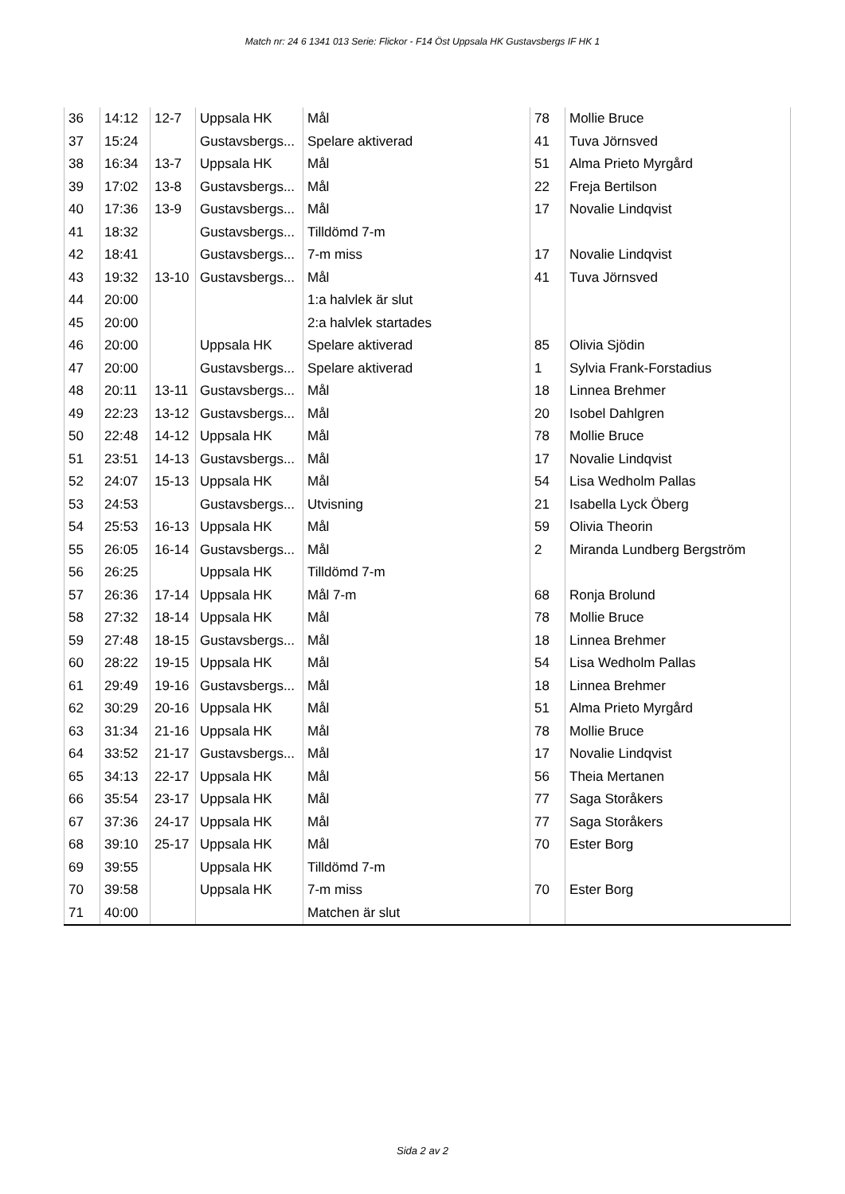Match nr: 24 6 1341 013 Serie: Flickor - F14 Öst Uppsala HK Gustavsbergs IF HK 1
| 36 | 14:12 | 12-7 | Uppsala HK | Mål | 78 | Mollie Bruce |
| 37 | 15:24 | | Gustavsbergs... | Spelare aktiverad | 41 | Tuva Jörnsved |
| 38 | 16:34 | 13-7 | Uppsala HK | Mål | 51 | Alma Prieto Myrgård |
| 39 | 17:02 | 13-8 | Gustavsbergs... | Mål | 22 | Freja Bertilson |
| 40 | 17:36 | 13-9 | Gustavsbergs... | Mål | 17 | Novalie Lindqvist |
| 41 | 18:32 | | Gustavsbergs... | Tilldömd 7-m | | |
| 42 | 18:41 | | Gustavsbergs... | 7-m miss | 17 | Novalie Lindqvist |
| 43 | 19:32 | 13-10 | Gustavsbergs... | Mål | 41 | Tuva Jörnsved |
| 44 | 20:00 | | | 1:a halvlek är slut | | |
| 45 | 20:00 | | | 2:a halvlek startades | | |
| 46 | 20:00 | | Uppsala HK | Spelare aktiverad | 85 | Olivia Sjödin |
| 47 | 20:00 | | Gustavsbergs... | Spelare aktiverad | 1 | Sylvia Frank-Forstadius |
| 48 | 20:11 | 13-11 | Gustavsbergs... | Mål | 18 | Linnea Brehmer |
| 49 | 22:23 | 13-12 | Gustavsbergs... | Mål | 20 | Isobel Dahlgren |
| 50 | 22:48 | 14-12 | Uppsala HK | Mål | 78 | Mollie Bruce |
| 51 | 23:51 | 14-13 | Gustavsbergs... | Mål | 17 | Novalie Lindqvist |
| 52 | 24:07 | 15-13 | Uppsala HK | Mål | 54 | Lisa Wedholm Pallas |
| 53 | 24:53 | | Gustavsbergs... | Utvisning | 21 | Isabella Lyck Öberg |
| 54 | 25:53 | 16-13 | Uppsala HK | Mål | 59 | Olivia Theorin |
| 55 | 26:05 | 16-14 | Gustavsbergs... | Mål | 2 | Miranda Lundberg Bergström |
| 56 | 26:25 | | Uppsala HK | Tilldömd 7-m | | |
| 57 | 26:36 | 17-14 | Uppsala HK | Mål 7-m | 68 | Ronja Brolund |
| 58 | 27:32 | 18-14 | Uppsala HK | Mål | 78 | Mollie Bruce |
| 59 | 27:48 | 18-15 | Gustavsbergs... | Mål | 18 | Linnea Brehmer |
| 60 | 28:22 | 19-15 | Uppsala HK | Mål | 54 | Lisa Wedholm Pallas |
| 61 | 29:49 | 19-16 | Gustavsbergs... | Mål | 18 | Linnea Brehmer |
| 62 | 30:29 | 20-16 | Uppsala HK | Mål | 51 | Alma Prieto Myrgård |
| 63 | 31:34 | 21-16 | Uppsala HK | Mål | 78 | Mollie Bruce |
| 64 | 33:52 | 21-17 | Gustavsbergs... | Mål | 17 | Novalie Lindqvist |
| 65 | 34:13 | 22-17 | Uppsala HK | Mål | 56 | Theia Mertanen |
| 66 | 35:54 | 23-17 | Uppsala HK | Mål | 77 | Saga Storåkers |
| 67 | 37:36 | 24-17 | Uppsala HK | Mål | 77 | Saga Storåkers |
| 68 | 39:10 | 25-17 | Uppsala HK | Mål | 70 | Ester Borg |
| 69 | 39:55 | | Uppsala HK | Tilldömd 7-m | | |
| 70 | 39:58 | | Uppsala HK | 7-m miss | 70 | Ester Borg |
| 71 | 40:00 | | | Matchen är slut | | |
Sida 2 av 2